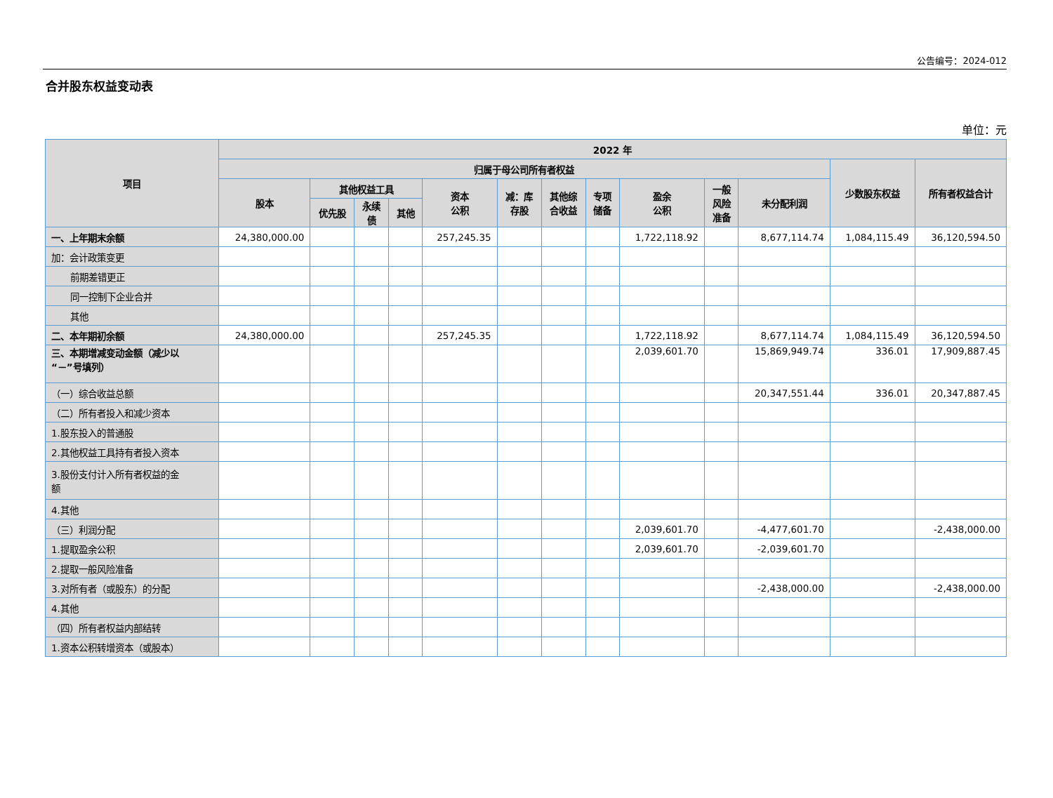公告编号：2024-012
合并股东权益变动表
单位：元
| 项目 | 2022 年 | | | | | | | | | | | | |
| --- | --- | --- | --- | --- | --- | --- | --- | --- | --- | --- | --- | --- | --- |
| | 归属于母公司所有者权益 | | | | | | | | | | | 少数股东权益 | 所有者权益合计 |
| | 股本 | 其他权益工具 | | | 资本 公积 | 减：库 存股 | 其他综 合收益 | 专项 储备 | 盈余 公积 | 一般 风险 准备 | 未分配利润 | | |
| | | 优先股 | 永续 债 | 其他 | | | | | | | | | |
| 一、上年期末余额 | 24,380,000.00 | | | | 257,245.35 | | | | 1,722,118.92 | | 8,677,114.74 | 1,084,115.49 | 36,120,594.50 |
| 加：会计政策变更 | | | | | | | | | | | | | |
| 前期差错更正 | | | | | | | | | | | | | |
| 同一控制下企业合并 | | | | | | | | | | | | | |
| 其他 | | | | | | | | | | | | | |
| 二、本年期初余额 | 24,380,000.00 | | | | 257,245.35 | | | | 1,722,118.92 | | 8,677,114.74 | 1,084,115.49 | 36,120,594.50 |
| 三、本期增减变动金额（减少以 “－”号填列） | | | | | | | | | 2,039,601.70 | | 15,869,949.74 | 336.01 | 17,909,887.45 |
| （一）综合收益总额 | | | | | | | | | | | 20,347,551.44 | 336.01 | 20,347,887.45 |
| （二）所有者投入和减少资本 | | | | | | | | | | | | | |
| 1.股东投入的普通股 | | | | | | | | | | | | | |
| 2.其他权益工具持有者投入资本 | | | | | | | | | | | | | |
| 3.股份支付计入所有者权益的金 额 | | | | | | | | | | | | | |
| 4.其他 | | | | | | | | | | | | | |
| （三）利润分配 | | | | | | | | | 2,039,601.70 | | -4,477,601.70 | | -2,438,000.00 |
| 1.提取盈余公积 | | | | | | | | | 2,039,601.70 | | -2,039,601.70 | | |
| 2.提取一般风险准备 | | | | | | | | | | | | | |
| 3.对所有者（或股东）的分配 | | | | | | | | | | | -2,438,000.00 | | -2,438,000.00 |
| 4.其他 | | | | | | | | | | | | | |
| （四）所有者权益内部结转 | | | | | | | | | | | | | |
| 1.资本公积转增资本（或股本） | | | | | | | | | | | | | |